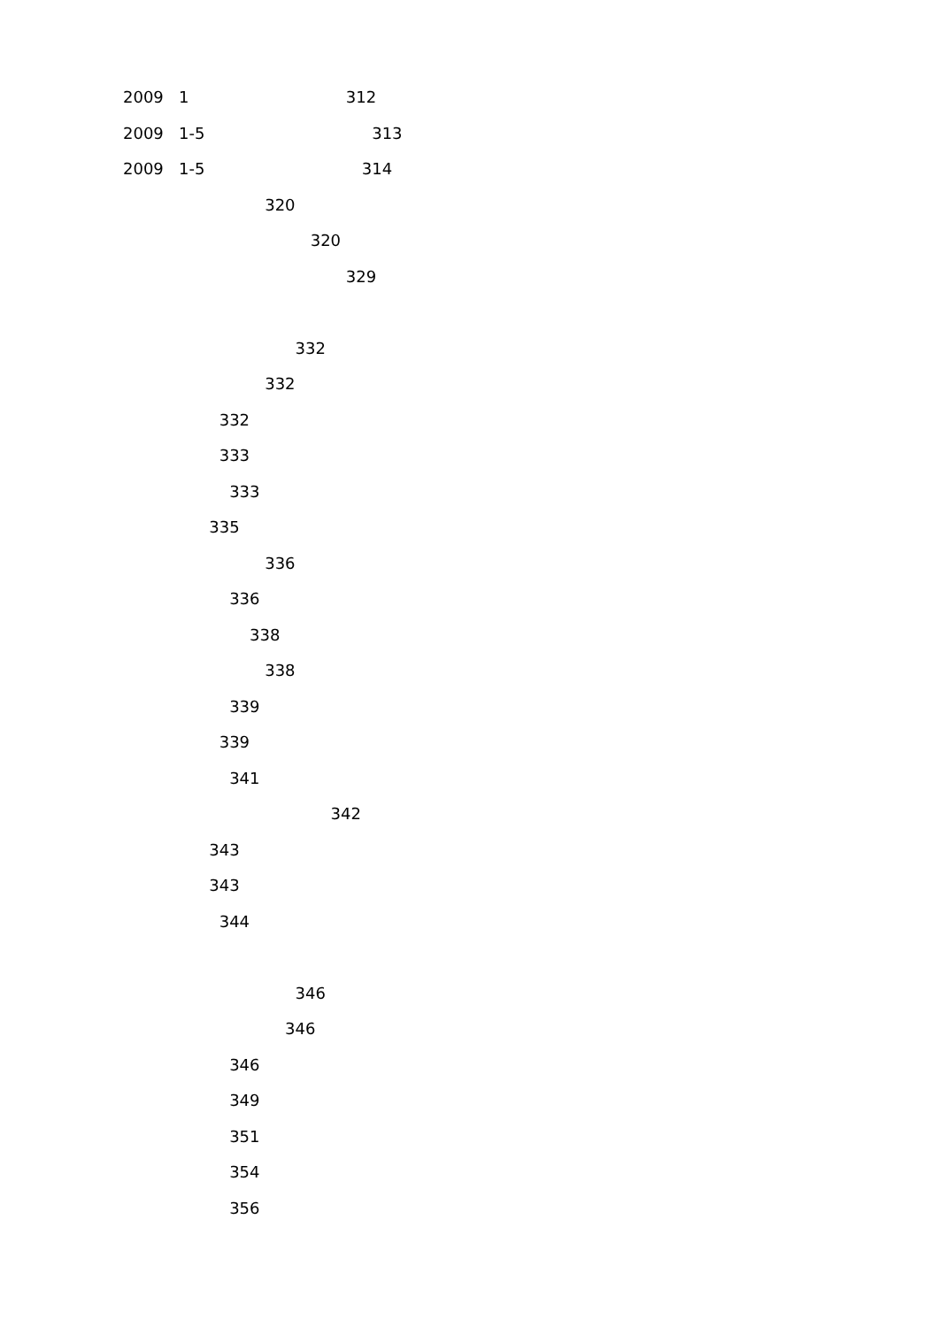2009 1 312
2009 1-5 313
2009 1-5 314
320
320
329
332
332
332
333
333
335
336
336
338
338
339
339
341
342
343
343
344
346
346
346
349
351
354
356